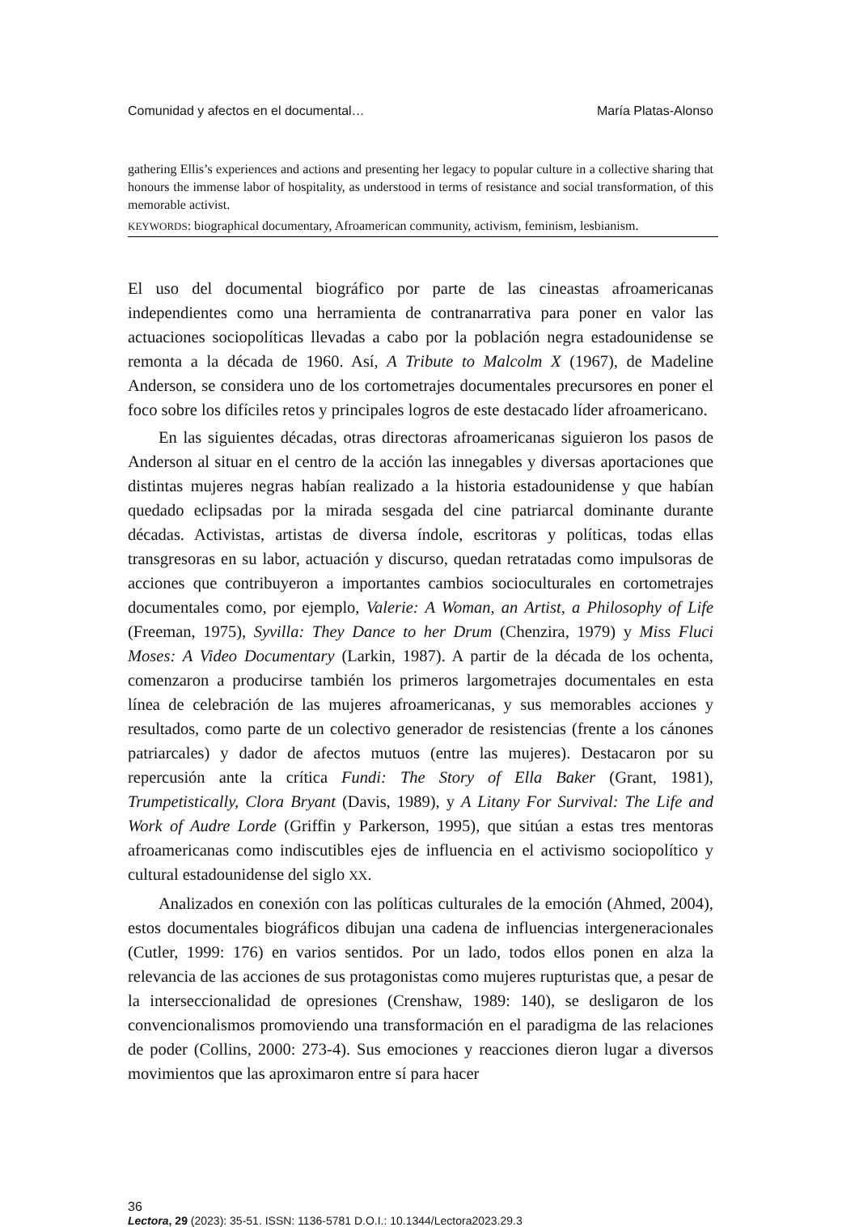Comunidad y afectos en el documental… María Platas-Alonso
gathering Ellis’s experiences and actions and presenting her legacy to popular culture in a collective sharing that honours the immense labor of hospitality, as understood in terms of resistance and social transformation, of this memorable activist.
KEYWORDS: biographical documentary, Afroamerican community, activism, feminism, lesbianism.
El uso del documental biográfico por parte de las cineastas afroamericanas independientes como una herramienta de contranarrativa para poner en valor las actuaciones sociopolíticas llevadas a cabo por la población negra estadounidense se remonta a la década de 1960. Así, A Tribute to Malcolm X (1967), de Madeline Anderson, se considera uno de los cortometrajes documentales precursores en poner el foco sobre los difíciles retos y principales logros de este destacado líder afroamericano.
En las siguientes décadas, otras directoras afroamericanas siguieron los pasos de Anderson al situar en el centro de la acción las innegables y diversas aportaciones que distintas mujeres negras habían realizado a la historia estadounidense y que habían quedado eclipsadas por la mirada sesgada del cine patriarcal dominante durante décadas. Activistas, artistas de diversa índole, escritoras y políticas, todas ellas transgresoras en su labor, actuación y discurso, quedan retratadas como impulsoras de acciones que contribuyeron a importantes cambios socioculturales en cortometrajes documentales como, por ejemplo, Valerie: A Woman, an Artist, a Philosophy of Life (Freeman, 1975), Syvilla: They Dance to her Drum (Chenzira, 1979) y Miss Fluci Moses: A Video Documentary (Larkin, 1987). A partir de la década de los ochenta, comenzaron a producirse también los primeros largometrajes documentales en esta línea de celebración de las mujeres afroamericanas, y sus memorables acciones y resultados, como parte de un colectivo generador de resistencias (frente a los cánones patriarcales) y dador de afectos mutuos (entre las mujeres). Destacaron por su repercusión ante la crítica Fundi: The Story of Ella Baker (Grant, 1981), Trumpetistically, Clora Bryant (Davis, 1989), y A Litany For Survival: The Life and Work of Audre Lorde (Griffin y Parkerson, 1995), que sitúan a estas tres mentoras afroamericanas como indiscutibles ejes de influencia en el activismo sociopolítico y cultural estadounidense del siglo XX.
Analizados en conexión con las políticas culturales de la emoción (Ahmed, 2004), estos documentales biográficos dibujan una cadena de influencias intergeneracionales (Cutler, 1999: 176) en varios sentidos. Por un lado, todos ellos ponen en alza la relevancia de las acciones de sus protagonistas como mujeres rupturistas que, a pesar de la interseccionalidad de opresiones (Crenshaw, 1989: 140), se desligaron de los convencionalismos promoviendo una transformación en el paradigma de las relaciones de poder (Collins, 2000: 273-4). Sus emociones y reacciones dieron lugar a diversos movimientos que las aproximaron entre sí para hacer
36
Lectora, 29 (2023): 35-51. ISSN: 1136-5781 D.O.I.: 10.1344/Lectora2023.29.3